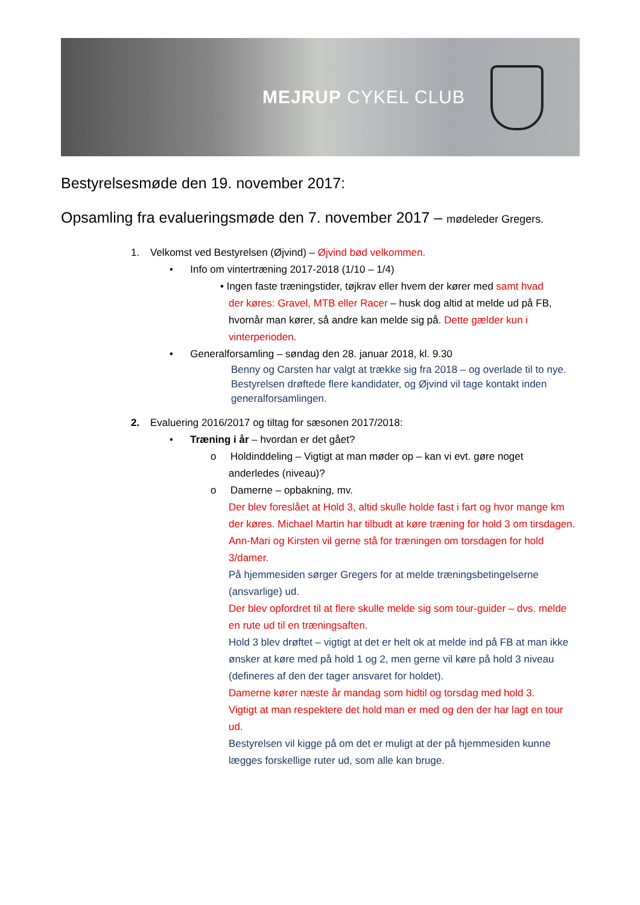MEJRUP CYKEL CLUB
Bestyrelsesmøde den 19. november 2017:
Opsamling fra evalueringsmøde den 7. november 2017 – mødeleder Gregers.
1. Velkomst ved Bestyrelsen (Øjvind) – Øjvind bød velkommen.
• Info om vintertræning 2017-2018 (1/10 – 1/4)
• Ingen faste træningstider, tøjkrav eller hvem der kører med samt hvad
der køres: Gravel, MTB eller Racer – husk dog altid at melde ud på FB, hvornår man kører, så andre kan melde sig på. Dette gælder kun i vinterperioden.
• Generalforsamling – søndag den 28. januar 2018, kl. 9.30
Benny og Carsten har valgt at trække sig fra 2018 – og overlade til to nye.
Bestyrelsen drøftede flere kandidater, og Øjvind vil tage kontakt inden generalforsamlingen.
2. Evaluering 2016/2017 og tiltag for sæsonen 2017/2018:
• Træning i år – hvordan er det gået?
o Holdinddeling – Vigtigt at man møder op – kan vi evt. gøre noget
anderledes (niveau)?
o Damerne – opbakning, mv.
Der blev foreslået at Hold 3, altid skulle holde fast i fart og hvor mange km der køres. Michael Martin har tilbudt at køre træning for hold 3 om tirsdagen. Ann-Mari og Kirsten vil gerne stå for træningen om torsdagen for hold 3/damer.
På hjemmesiden sørger Gregers for at melde træningsbetingelserne (ansvarlige) ud.
Der blev opfordret til at flere skulle melde sig som tour-guider – dvs. melde en rute ud til en træningsaften.
Hold 3 blev drøftet – vigtigt at det er helt ok at melde ind på FB at man ikke ønsker at køre med på hold 1 og 2, men gerne vil køre på hold 3 niveau (defineres af den der tager ansvaret for holdet).
Damerne kører næste år mandag som hidtil og torsdag med hold 3.
Vigtigt at man respektere det hold man er med og den der har lagt en tour ud.
Bestyrelsen vil kigge på om det er muligt at der på hjemmesiden kunne lægges forskellige ruter ud, som alle kan bruge.